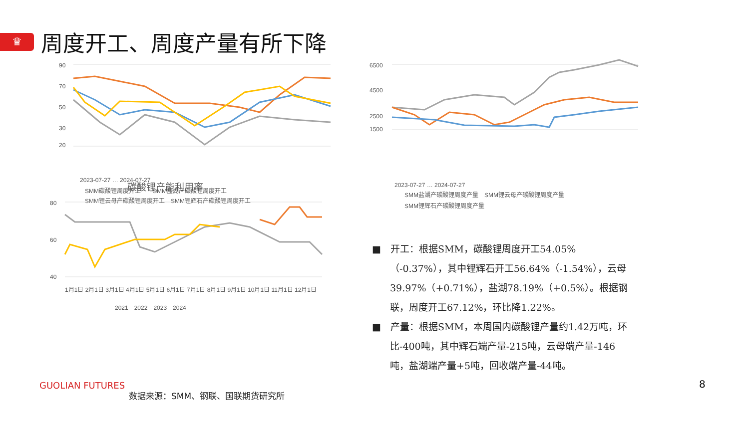♛
周度开工、周度产量有所下降
90
70
50
30
20
2023-07-27 … 2024-07-27
SMM碳酸锂周度开工　　SMM盐湖产碳酸锂周度开工
SMM锂云母产碳酸锂周度开工　SMM锂辉石产碳酸锂周度开工
碳酸锂产能利用率
80
60
40
1月1日 2月1日 3月1日 4月1日 5月1日 6月1日 7月1日 8月1日 9月1日 10月1日 11月1日 12月1日
2021　2022　2023　2024
6500
4500
2500
1500
2023-07-27 … 2024-07-27
SMM盐湖产碳酸锂周度产量　SMM锂云母产碳酸锂周度产量
SMM锂辉石产碳酸锂周度产量
■　开工：根据SMM，碳酸锂周度开工54.05%（-0.37%），其中锂辉石开工56.64%（-1.54%），云母39.97%（+0.71%），盐湖78.19%（+0.5%）。根据钢联，周度开工67.12%，环比降1.22%。
■　产量：根据SMM，本周国内碳酸锂产量约1.42万吨，环比-400吨，其中辉石端产量-215吨，云母端产量-146吨，盐湖端产量+5吨，回收端产量-44吨。
GUOLIAN FUTURES
数据来源：SMM、钢联、国联期货研究所
8